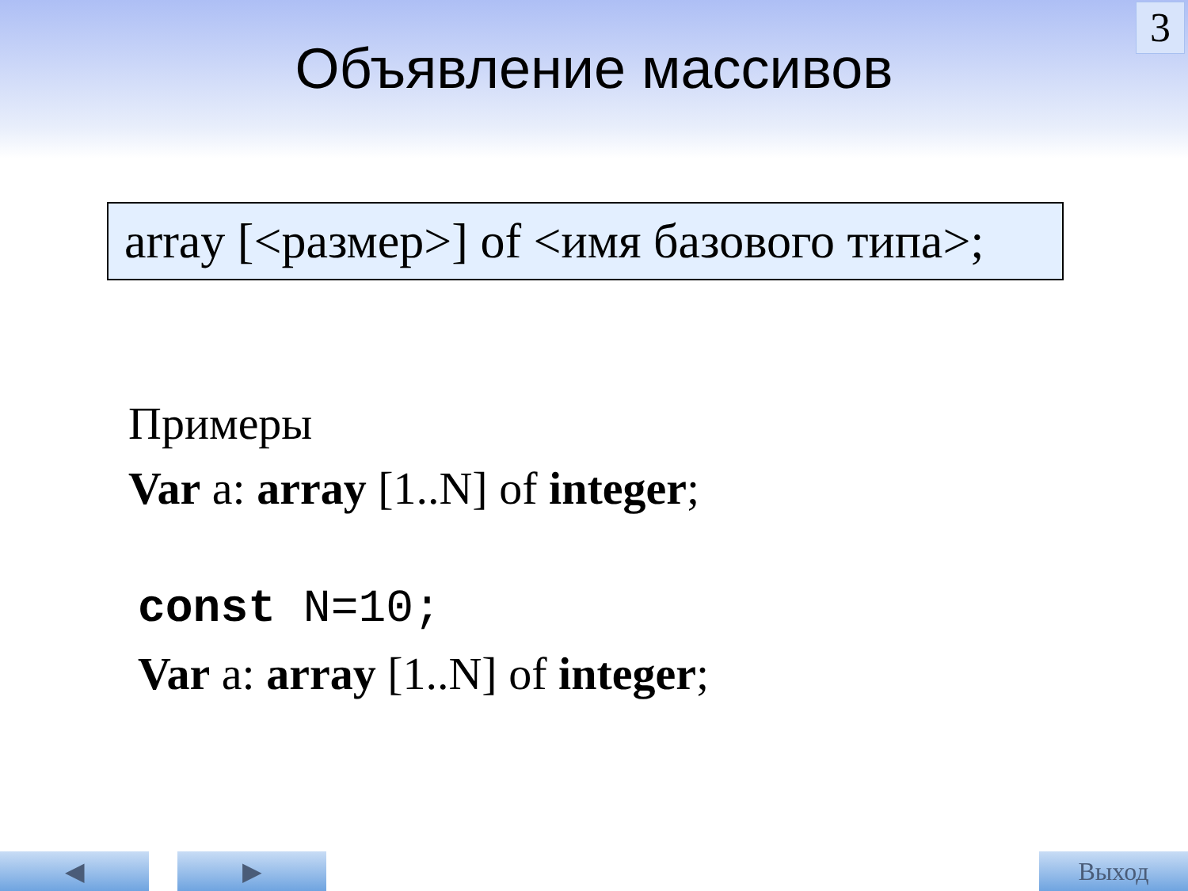3
Объявление массивов
array [<размер>] of <имя базового типа>;
Примеры
Var a: array [1..N] of integer;
const N=10;
Var a: array [1..N] of integer;
◀ ▶ Выход